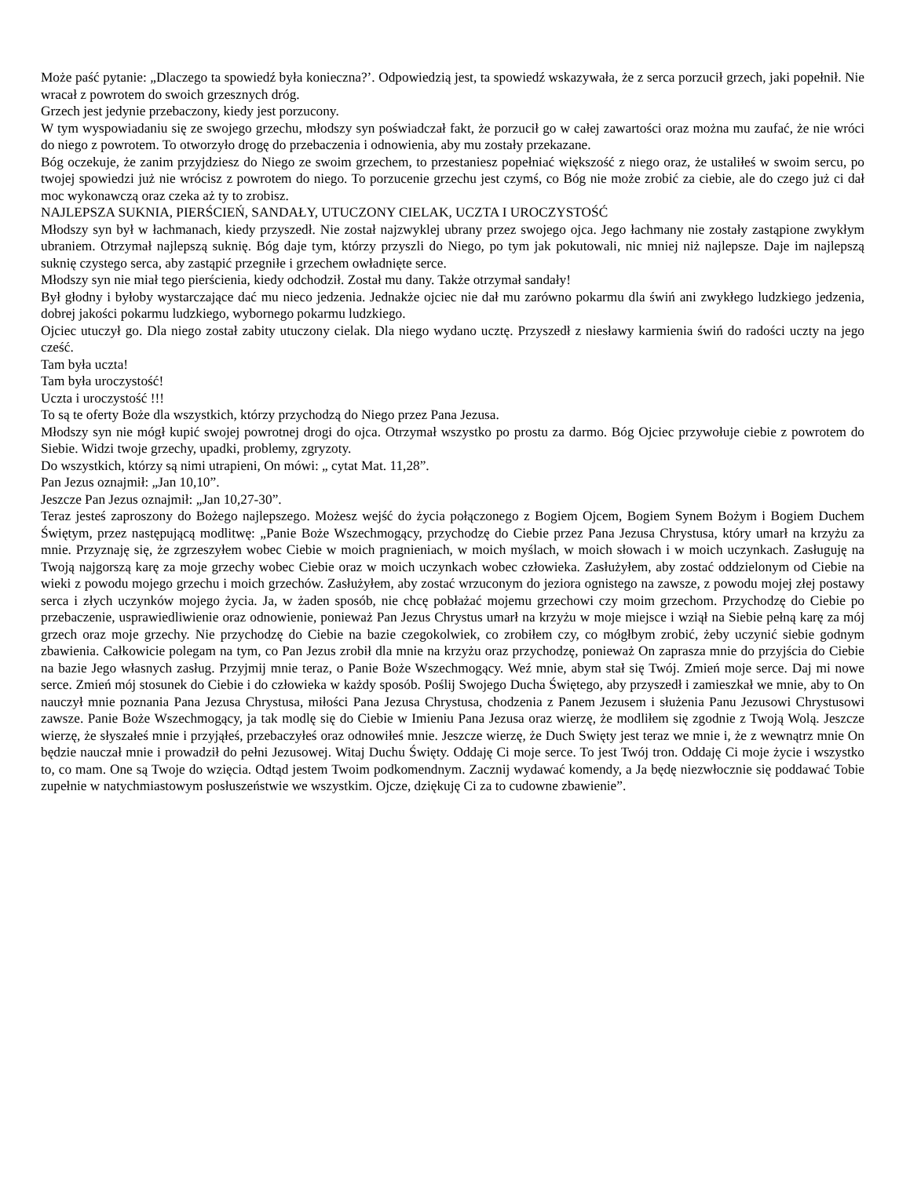Może paść pytanie: „Dlaczego ta spowiedź była konieczna?’. Odpowiedzią jest, ta spowiedź wskazywała, że z serca porzucił grzech, jaki popełnił. Nie wracał z powrotem do swoich grzesznych dróg.
Grzech jest jedynie przebaczony, kiedy jest porzucony.
W tym wyspowiadaniu się ze swojego grzechu, młodszy syn poświadczał fakt, że porzucił go w całej zawartości oraz można mu zaufać, że nie wróci do niego z powrotem. To otworzyło drogę do przebaczenia i odnowienia, aby mu zostały przekazane.
Bóg oczekuje, że zanim przyjdziesz do Niego ze swoim grzechem, to przestaniesz popełniać większość z niego oraz, że ustaliłeś w swoim sercu, po twojej spowiedzi już nie wrócisz z powrotem do niego. To porzucenie grzechu jest czymś, co Bóg nie może zrobić za ciebie, ale do czego już ci dał moc wykonawczą oraz czeka aż ty to zrobisz.
NAJLEPSZA SUKNIA, PIERŚCIEŃ, SANDAŁY, UTUCZONY CIELAK, UCZTA I UROCZYSTOŚĆ
Młodszy syn był w łachmanach, kiedy przyszedł. Nie został najzwyklej ubrany przez swojego ojca. Jego łachmany nie zostały zastąpione zwykłym ubraniem. Otrzymał najlepszą suknię. Bóg daje tym, którzy przyszli do Niego, po tym jak pokutowali, nic mniej niż najlepsze. Daje im najlepszą suknię czystego serca, aby zastąpić przegniłe i grzechem owładnięte serce.
Młodszy syn nie miał tego pierścienia, kiedy odchodził. Został mu dany. Także otrzymał sandały!
Był głodny i byłoby wystarczające dać mu nieco jedzenia. Jednakże ojciec nie dał mu zarówno pokarmu dla świń ani zwykłego ludzkiego jedzenia, dobrej jakości pokarmu ludzkiego, wybornego pokarmu ludzkiego.
Ojciec utuczył go. Dla niego został zabity utuczony cielak. Dla niego wydano ucztę. Przyszedł z niesławy karmienia świń do radości uczty na jego cześć.
Tam była uczta!
Tam była uroczystość!
Uczta i uroczystość !!!
To są te oferty Boże dla wszystkich, którzy przychodzą do Niego przez Pana Jezusa.
Młodszy syn nie mógł kupić swojej powrotnej drogi do ojca. Otrzymał wszystko po prostu za darmo. Bóg Ojciec przywołuje ciebie z powrotem do Siebie. Widzi twoje grzechy, upadki, problemy, zgryzoty.
Do wszystkich, którzy są nimi utrapieni, On mówi: „ cytat Mat. 11,28”.
Pan Jezus oznajmił: „Jan 10,10”.
Jeszcze Pan Jezus oznajmił: „Jan 10,27-30”.
Teraz jesteś zaproszony do Bożego najlepszego. Możesz wejść do życia połączonego z Bogiem Ojcem, Bogiem Synem Bożym i Bogiem Duchem Świętym, przez następującą modlitwę: „Panie Boże Wszechmogący, przychodzę do Ciebie przez Pana Jezusa Chrystusa, który umarł na krzyżu za mnie. Przyznaję się, że zgrzeszyłem wobec Ciebie w moich pragnieniach, w moich myślach, w moich słowach i w moich uczynkach. Zasługuję na Twoją najgorszą karę za moje grzechy wobec Ciebie oraz w moich uczynkach wobec człowieka. Zasłużyłem, aby zostać oddzielonym od Ciebie na wieki z powodu mojego grzechu i moich grzechów. Zasłużyłem, aby zostać wrzuconym do jeziora ognistego na zawsze, z powodu mojej złej postawy serca i złych uczynków mojego życia. Ja, w żaden sposób, nie chcę pobłażać mojemu grzechowi czy moim grzechom. Przychodzę do Ciebie po przebaczenie, usprawiedliwienie oraz odnowienie, ponieważ Pan Jezus Chrystus umarł na krzyżu w moje miejsce i wziął na Siebie pełną karę za mój grzech oraz moje grzechy. Nie przychodzę do Ciebie na bazie czegokolwiek, co zrobiłem czy, co mógłbym zrobić, żeby uczynić siebie godnym zbawienia. Całkowicie polegam na tym, co Pan Jezus zrobił dla mnie na krzyżu oraz przychodzę, ponieważ On zaprasza mnie do przyjścia do Ciebie na bazie Jego własnych zasług. Przyjmij mnie teraz, o Panie Boże Wszechmogący. Weź mnie, abym stał się Twój. Zmień moje serce. Daj mi nowe serce. Zmień mój stosunek do Ciebie i do człowieka w każdy sposób. Poślij Swojego Ducha Świętego, aby przyszedł i zamieszkał we mnie, aby to On nauczył mnie poznania Pana Jezusa Chrystusa, miłości Pana Jezusa Chrystusa, chodzenia z Panem Jezusem i służenia Panu Jezusowi Chrystusowi zawsze. Panie Boże Wszechmogący, ja tak modlę się do Ciebie w Imieniu Pana Jezusa oraz wierzę, że modliłem się zgodnie z Twoją Wolą. Jeszcze wierzę, że słyszałeś mnie i przyjąłeś, przebaczyłeś oraz odnowiłeś mnie. Jeszcze wierzę, że Duch Swięty jest teraz we mnie i, że z wewnątrz mnie On będzie nauczał mnie i prowadził do pełni Jezusowej. Witaj Duchu Święty. Oddaję Ci moje serce. To jest Twój tron. Oddaję Ci moje życie i wszystko to, co mam. One są Twoje do wzięcia. Odtąd jestem Twoim podkomendnym. Zacznij wydawać komendy, a Ja będę niezwłocznie się poddawać Tobie zupełnie w natychmiastowym posłuszeństwie we wszystkim. Ojcze, dziękuję Ci za to cudowne zbawienie”.